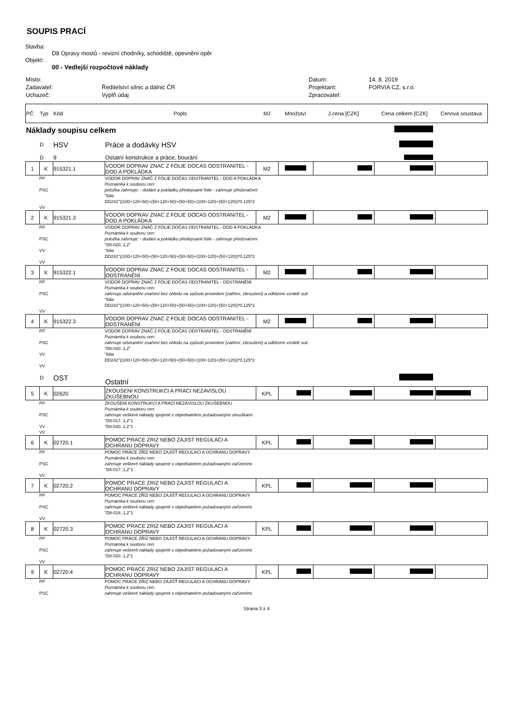SOUPIS PRACÍ
Stavba:
D8 Opravy mostů - revizní chodníky, schodiště, opevnění opěr
Objekt:
00 - Vedlejší rozpočtové náklady
| Místo: | | Datum: | 14. 8. 2019 |
| Zadavatel: | Ředitelství silnic a dálnic ČR | Projektant: | FORVIA CZ, s.r.o. |
| Uchazeč: | Vyplň údaj | Zpracovatel: | |
| PČ | Typ | Kód | Popls | MJ | Množství | J.cena [CZK] | Cena celkem [CZK] | Cenová soustava |
| Náklady soupisu celkem | | | | | | | | |
| | D | HSV | Práce a dodávky HSV | | | | | |
| | D | 9 | Ostatní konstrukce a práce, bourání | | | | | |
| 1 | K | 915321.1 | VODOR DOPRAV ZNAC Z FOLIE DOCAS ODSTRANITEL - DOD A POKLÁDKA | M2 | | | | |
| | PP PSC VV | | VODOR DOPRAV ZNAČ Z FÓLIE DOČAS ODSTRANITEL - DOD A POKLÁDKA Poznámka k souboru cen: položka zahrnuje: - dodání a pokládku předepsané fólie - zahrnuje předznačení "fólie DD242"((100+120+50)+(50+120+50)+(50+50)+(100+120)+(50+120))*0,125*2 | | | | | |
| 2 | K | 915321.3 | VODOR DOPRAV ZNAC Z FOLIE DOCAS ODSTRANITEL - DOD A POKLÁDKA | M2 | | | | |
| | PP PSC VV VV | | VODOR DOPRAV ZNAČ Z FÓLIE DOČAS ODSTRANITEL - DOD A POKLÁDKA Poznámka k souboru cen: položka zahrnuje: - dodání a pokládku předepsané fólie - zahrnuje předznačení "D8-020..1,2" "fólie DD242"((100+120+50)+(50+120+50)+(50+50)+(100+120)+(50+120))*0,125*2 | | | | | |
| 3 | K | 915322.1 | VODOR DOPRAV ZNAC Z FOLIE DOCAS ODSTRANITEL - ODSTRANĚNÍ | M2 | | | | |
| | PP PSC VV | | VODOR DOPRAV ZNAČ Z FÓLIE DOČAS ODSTRANITEL - ODSTRANĚNÍ Poznámka k souboru cen: zahrnuje odstranění značení bez ohledu na způsob provedení (zatření, zbroušení) a odklizení vzniklé suti "fólie DD242"((100+120+50)+(50+120+50)+(50+50)+(100+120)+(50+120))*0,125*2 | | | | | |
| 4 | K | 915322.3 | VODOR DOPRAV ZNAC Z FOLIE DOCAS ODSTRANITEL - ODSTRANĚNÍ | M2 | | | | |
| | PP PSC VV VV | | VODOR DOPRAV ZNAČ Z FÓLIE DOČAS ODSTRANITEL - ODSTRANĚNÍ Poznámka k souboru cen: zahrnuje odstranění značení bez ohledu na způsob provedení (zatření, zbroušení) a odklizení vzniklé suti "D8-020..1,2" "fólie DD242"((100+120+50)+(50+120+50)+(50+50)+(100+120)+(50+120))*0,125*2 | | | | | |
| | D | OST | Ostatní | | | | | |
| 5 | K | 02620 | ZKOUSENI KONSTRUKCI A PRACI NEZAVISLOU ZKUŠEBNOU | KPL | | | | |
| | PP PSC VV VV | | ZKOUŠENÍ KONSTRUKCÍ A PRACÍ NEZÁVISLOU ZKUŠEBNOU Poznámka k souboru cen: zahrnuje veškeré náklady spojené s objednatelem požadovanými zkouškami "D8-017..1,2"1 "D8-020..1,2"1 | | | | | |
| 6 | K | 02720.1 | POMOC PRACE ZRIZ NEBO ZAJIST REGULACI A OCHRANU DOPRAVY | KPL | | | | |
| | PP PSC VV | | POMOC PRÁCE ZŘÍZ NEBO ZAJIŠŤ REGULACI A OCHRANU DOPRAVY Poznámka k souboru cen: zahrnuje veškeré náklady spojené s objednatelem požadovanými zařízeními "D8-017..1,2"1 | | | | | |
| 7 | K | 02720.2 | POMOC PRACE ZRIZ NEBO ZAJIST REGULACI A OCHRANU DOPRAVY | KPL | | | | |
| | PP PSC VV | | POMOC PRÁCE ZŘÍZ NEBO ZAJIŠŤ REGULACI A OCHRANU DOPRAVY Poznámka k souboru cen: zahrnuje veškeré náklady spojené s objednatelem požadovanými zařízeními "D8-018..1,2"1 | | | | | |
| 8 | K | 02720.3 | POMOC PRACE ZRIZ NEBO ZAJIST REGULACI A OCHRANU DOPRAVY | KPL | | | | |
| | PP PSC VV | | POMOC PRÁCE ZŘÍZ NEBO ZAJIŠŤ REGULACI A OCHRANU DOPRAVY Poznámka k souboru cen: zahrnuje veškeré náklady spojené s objednatelem požadovanými zařízeními "D8-020..1,2"1 | | | | | |
| 9 | K | 02720.4 | POMOC PRACE ZRIZ NEBO ZAJIST REGULACI A OCHRANU DOPRAVY | KPL | | | | |
| | PP PSC | | POMOC PRÁCE ZŘÍZ NEBO ZAJIŠŤ REGULACI A OCHRANU DOPRAVY Poznámka k souboru cen: zahrnuje veškeré náklady spojené s objednatelem požadovanými zařízeními | | | | | |
Strana 3 z 4